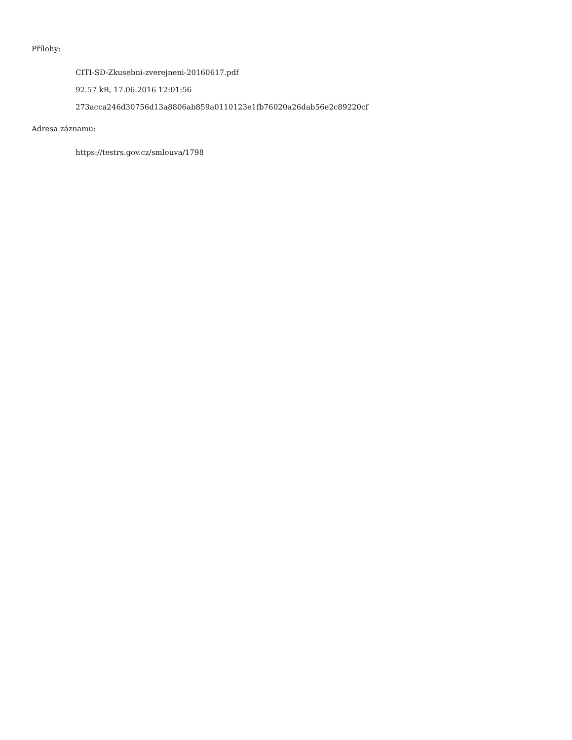Přílohy:
CITI-SD-Zkusebni-zverejneni-20160617.pdf
92.57 kB, 17.06.2016 12:01:56
273acca246d30756d13a8806ab859a0110123e1fb76020a26dab56e2c89220cf
Adresa záznamu:
https://testrs.gov.cz/smlouva/1798